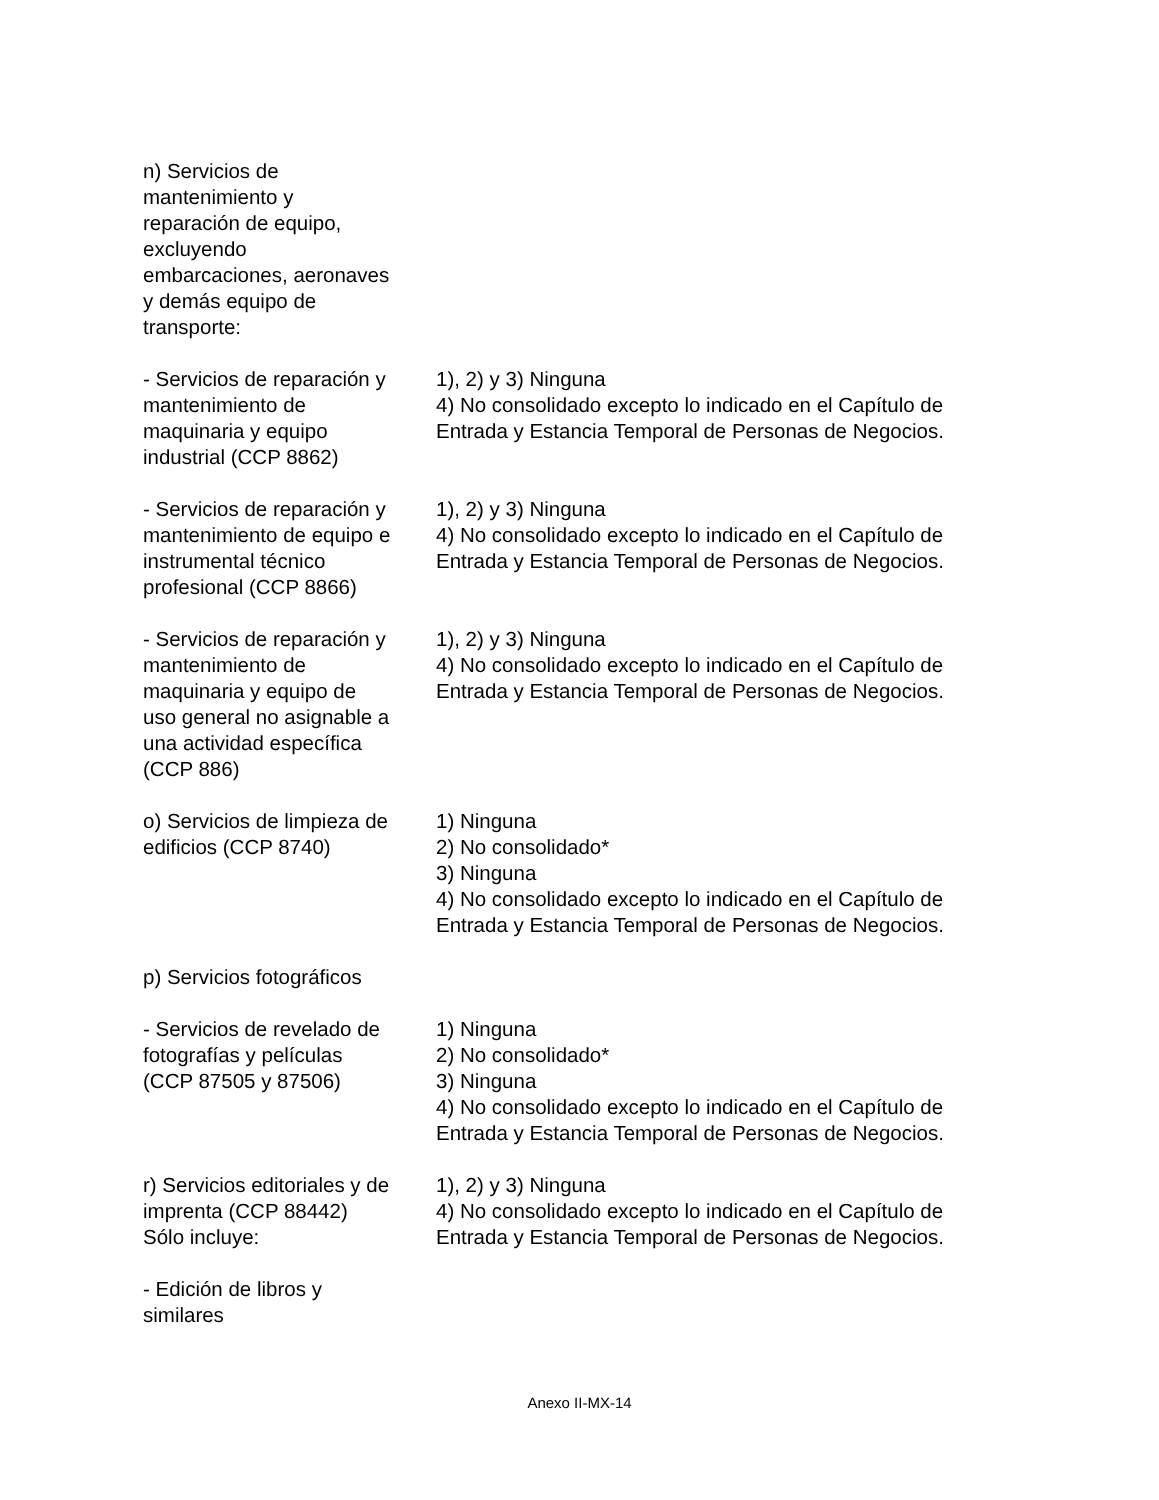| n) Servicios de mantenimiento y reparación de equipo, excluyendo embarcaciones, aeronaves y demás equipo de transporte: | |
| - Servicios de reparación y mantenimiento de maquinaria y equipo industrial (CCP 8862) | 1), 2) y 3) Ninguna 4) No consolidado excepto lo indicado en el Capítulo de Entrada y Estancia Temporal de Personas de Negocios. |
| - Servicios de reparación y mantenimiento de equipo e instrumental técnico profesional (CCP 8866) | 1), 2) y 3) Ninguna 4) No consolidado excepto lo indicado en el Capítulo de Entrada y Estancia Temporal de Personas de Negocios. |
| - Servicios de reparación y mantenimiento de maquinaria y equipo de uso general no asignable a una actividad específica (CCP 886) | 1), 2) y 3) Ninguna 4) No consolidado excepto lo indicado en el Capítulo de Entrada y Estancia Temporal de Personas de Negocios. |
| o) Servicios de limpieza de edificios (CCP 8740) | 1) Ninguna 2) No consolidado* 3) Ninguna 4) No consolidado excepto lo indicado en el Capítulo de Entrada y Estancia Temporal de Personas de Negocios. |
| p) Servicios fotográficos | |
| - Servicios de revelado de fotografías y películas (CCP 87505 y 87506) | 1) Ninguna 2) No consolidado* 3) Ninguna 4) No consolidado excepto lo indicado en el Capítulo de Entrada y Estancia Temporal de Personas de Negocios. |
| r) Servicios editoriales y de imprenta (CCP 88442) Sólo incluye: | 1), 2) y 3) Ninguna 4) No consolidado excepto lo indicado en el Capítulo de Entrada y Estancia Temporal de Personas de Negocios. |
| - Edición de libros y similares | |
Anexo II-MX-14